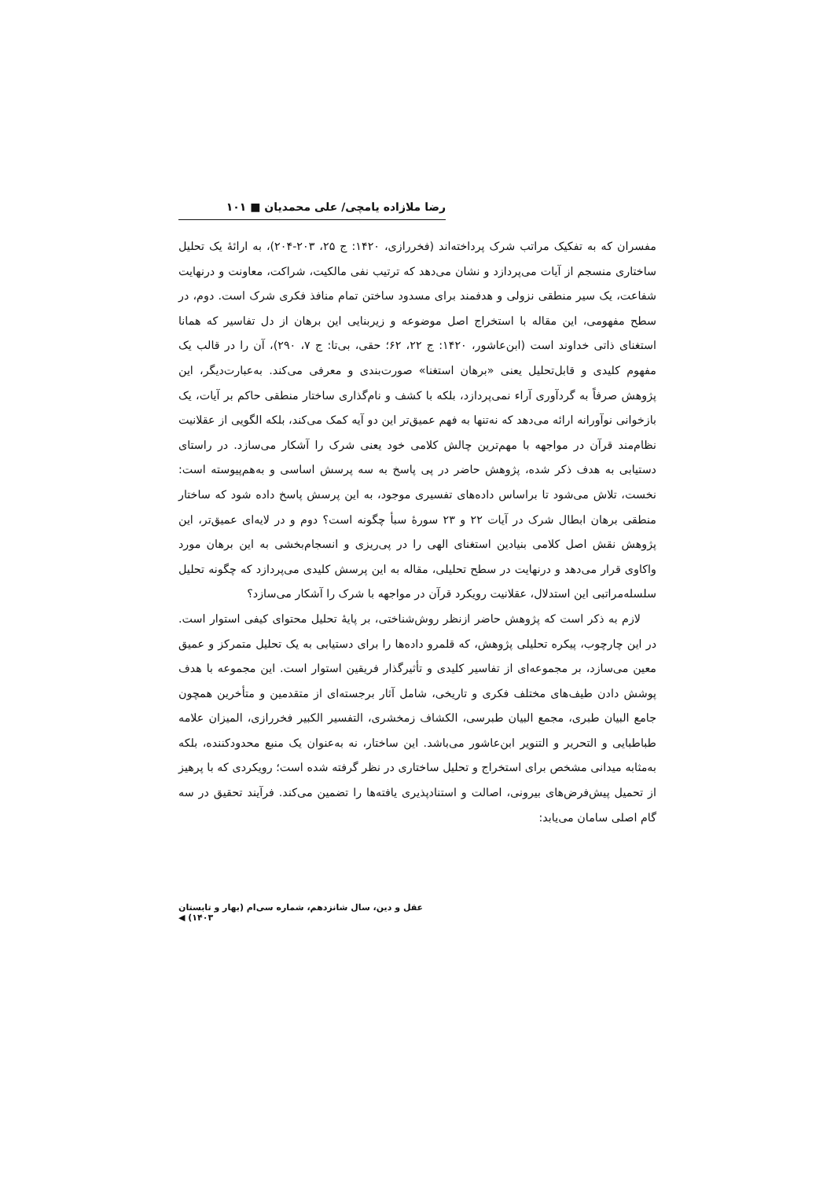رضا ملازاده یامچی/ علی محمدیان ■ ۱۰۱
مفسران که به تفکیک مراتب شرک پرداخته‌اند (فخررازی، ۱۴۲۰: ج ۲۵، ۲۰۳-۲۰۴)، به ارائهٔ یک تحلیل ساختاری منسجم از آیات می‌پردازد و نشان می‌دهد که ترتیب نفی مالکیت، شراکت، معاونت و درنهایت شفاعت، یک سیر منطقی نزولی و هدفمند برای مسدود ساختن تمام منافذ فکری شرک است. دوم، در سطح مفهومی، این مقاله با استخراج اصل موضوعه و زیربنایی این برهان از دل تفاسیر که همانا استغنای ذاتی خداوند است (ابن‌عاشور، ۱۴۲۰: ج ۲۲، ۶۲؛ حقی، بی‌تا: ج ۷، ۲۹۰)، آن را در قالب یک مفهوم کلیدی و قابل‌تحلیل یعنی «برهان استغنا» صورت‌بندی و معرفی می‌کند. به‌عبارت‌دیگر، این پژوهش صرفاً به گردآوری آراء نمی‌پردازد، بلکه با کشف و نام‌گذاری ساختار منطقی حاکم بر آیات، یک بازخوانی نوآورانه ارائه می‌دهد که نه‌تنها به فهم عمیق‌تر این دو آیه کمک می‌کند، بلکه الگویی از عقلانیت نظام‌مند قرآن در مواجهه با مهم‌ترین چالش کلامی خود یعنی شرک را آشکار می‌سازد. در راستای دستیابی به هدف ذکر شده، پژوهش حاضر در پی پاسخ به سه پرسش اساسی و به‌هم‌پیوسته است: نخست، تلاش می‌شود تا براساس داده‌های تفسیری موجود، به این پرسش پاسخ داده شود که ساختار منطقی برهان ابطال شرک در آیات ۲۲ و ۲۳ سورهٔ سبأ چگونه است؟ دوم و در لایه‌ای عمیق‌تر، این پژوهش نقش اصل کلامی بنیادین استغنای الهی را در پی‌ریزی و انسجام‌بخشی به این برهان مورد واکاوی قرار می‌دهد و درنهایت در سطح تحلیلی، مقاله به این پرسش کلیدی می‌پردازد که چگونه تحلیل سلسله‌مراتبی این استدلال، عقلانیت رویکرد قرآن در مواجهه با شرک را آشکار می‌سازد؟
لازم به ذکر است که پژوهش حاضر ازنظر روش‌شناختی، بر پایهٔ تحلیل محتوای کیفی استوار است. در این چارچوب، پیکره تحلیلی پژوهش، که قلمرو داده‌ها را برای دستیابی به یک تحلیل متمرکز و عمیق معین می‌سازد، بر مجموعه‌ای از تفاسیر کلیدی و تأثیرگذار فریقین استوار است. این مجموعه با هدف پوشش دادن طیف‌های مختلف فکری و تاریخی، شامل آثار برجسته‌ای از متقدمین و متأخرین همچون جامع البیان طبری، مجمع البیان طبرسی، الکشاف زمخشری، التفسیر الکبیر فخررازی، المیزان علامه طباطبایی و التحریر و التنویر ابن‌عاشور می‌باشد. این ساختار، نه به‌عنوان یک منبع محدودکننده، بلکه به‌مثابه میدانی مشخص برای استخراج و تحلیل ساختاری در نظر گرفته شده است؛ رویکردی که با پرهیز از تحمیل پیش‌فرض‌های بیرونی، اصالت و استنادپذیری یافته‌ها را تضمین می‌کند. فرآیند تحقیق در سه گام اصلی سامان می‌یابد:
عقل و دین، سال شانزدهم، شماره سی‌ام (بهار و تابستان ۱۴۰۳) ◀